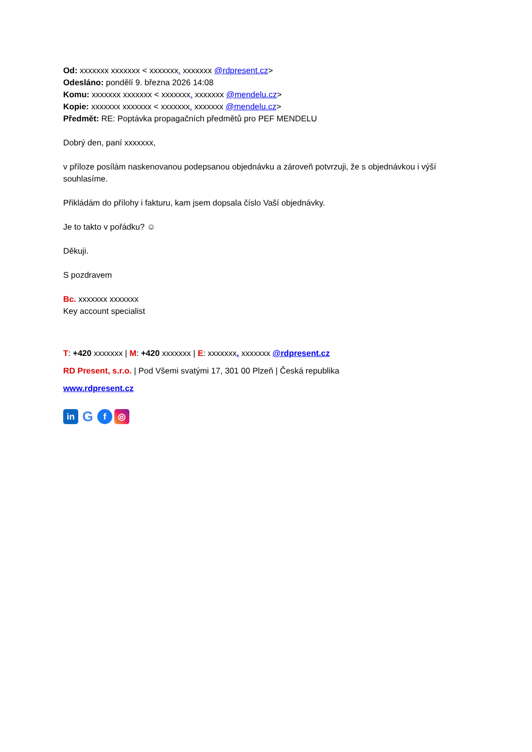Od: xxxxxxx xxxxxxx < xxxxxxx. xxxxxxx @rdpresent.cz>
Odesláno: pondělí 9. března 2026 14:08
Komu: xxxxxxx xxxxxxx < xxxxxxx. xxxxxxx @mendelu.cz>
Kopie: xxxxxxx xxxxxxx < xxxxxxx. xxxxxxx @mendelu.cz>
Předmět: RE: Poptávka propagačních předmětů pro PEF MENDELU
Dobrý den, paní xxxxxxx,
v příloze posílám naskenovanou podepsanou objednávku a zároveň potvrzuji, že s objednávkou i výší souhlasíme.
Přikládám do přílohy i fakturu, kam jsem dopsala číslo Vaší objednávky.
Je to takto v pořádku? ☺
Děkuji.
S pozdravem
Bc. xxxxxxx xxxxxxx
Key account specialist
T: +420 xxxxxxx | M: +420 xxxxxxx | E: xxxxxxx. xxxxxxx @rdpresent.cz
RD Present, s.r.o. | Pod Všemi svatými 17, 301 00 Plzeň | Česká republika
www.rdpresent.cz
in
G
f ◎